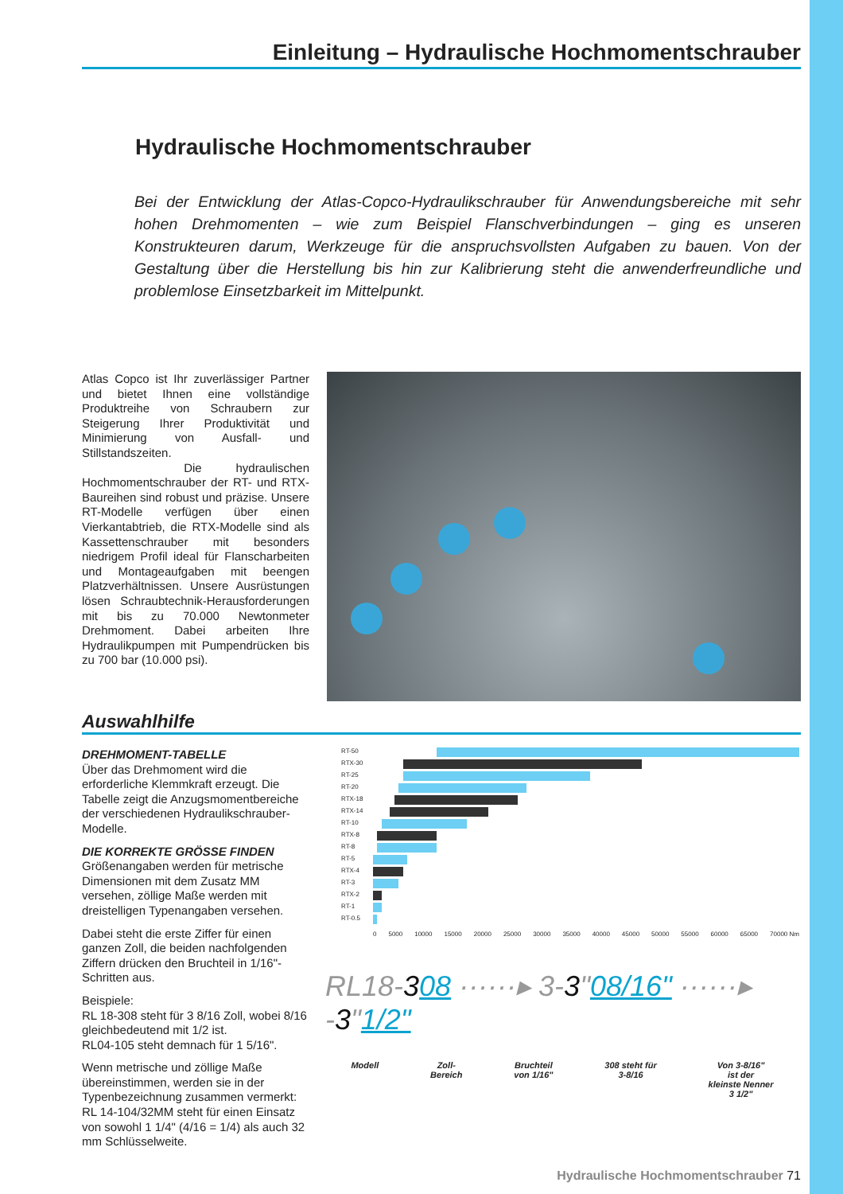Einleitung – Hydraulische Hochmomentschrauber
Hydraulische Hochmomentschrauber
Bei der Entwicklung der Atlas-Copco-Hydraulikschrauber für Anwendungsbereiche mit sehr hohen Drehmomenten – wie zum Beispiel Flanschverbindungen – ging es unseren Konstrukteuren darum, Werkzeuge für die anspruchsvollsten Aufgaben zu bauen. Von der Gestaltung über die Herstellung bis hin zur Kalibrierung steht die anwenderfreundliche und problemlose Einsetzbarkeit im Mittelpunkt.
Atlas Copco ist Ihr zuverlässiger Partner und bietet Ihnen eine vollständige Produktreihe von Schraubern zur Steigerung Ihrer Produktivität und Minimierung von Ausfall- und Stillstandszeiten.
Die hydraulischen Hochmomentschrauber der RT- und RTX-Baureihen sind robust und präzise. Unsere RT-Modelle verfügen über einen Vierkantabtrieb, die RTX-Modelle sind als Kassettenschrauber mit besonders niedrigem Profil ideal für Flanscharbeiten und Montageaufgaben mit beengen Platzverhältnissen. Unsere Ausrüstungen lösen Schraubtechnik-Herausforderungen mit bis zu 70.000 Newtonmeter Drehmoment. Dabei arbeiten Ihre Hydraulikpumpen mit Pumpendrücken bis zu 700 bar (10.000 psi).
Auswahlhilfe
DREHMOMENT-TABELLE
Über das Drehmoment wird die erforderliche Klemmkraft erzeugt. Die Tabelle zeigt die Anzugsmomentbereiche der verschiedenen Hydraulikschrauber-Modelle.
DIE KORREKTE GRÖSSE FINDEN
Größenangaben werden für metrische Dimensionen mit dem Zusatz MM versehen, zöllige Maße werden mit dreistelligen Typenangaben versehen.
Dabei steht die erste Ziffer für einen ganzen Zoll, die beiden nachfolgenden Ziffern drücken den Bruchteil in 1/16"-Schritten aus.
Beispiele:
RL 18-308 steht für 3 8/16 Zoll, wobei 8/16 gleichbedeutend mit 1/2 ist.
RL04-105 steht demnach für 1 5/16".
Wenn metrische und zöllige Maße übereinstimmen, werden sie in der Typenbezeichnung zusammen vermerkt:
RL 14-104/32MM steht für einen Einsatz von sowohl 1 1/4" (4/16 = 1/4) als auch 32 mm Schlüsselweite.
RT-50
RTX-30
RT-25
RT-20
RTX-18
RTX-14
RT-10
RTX-8
RT-8
RT-5
RTX-4
RT-3
RTX-2
RT-1
RT-0.5
0 5000 10000 15000 20000 25000 30000 35000 40000 45000 50000 55000 60000 65000 70000 Nm
RL18-308 ······▸ 3-3"08/16" ······▸ -3"1/2"
Modell Zoll-
Bereich
Bruchteil
von 1/16"
308 steht für
3-8/16
Von 3-8/16"
ist der
kleinste Nenner
3 1/2"
Hydraulische Hochmomentschrauber 71